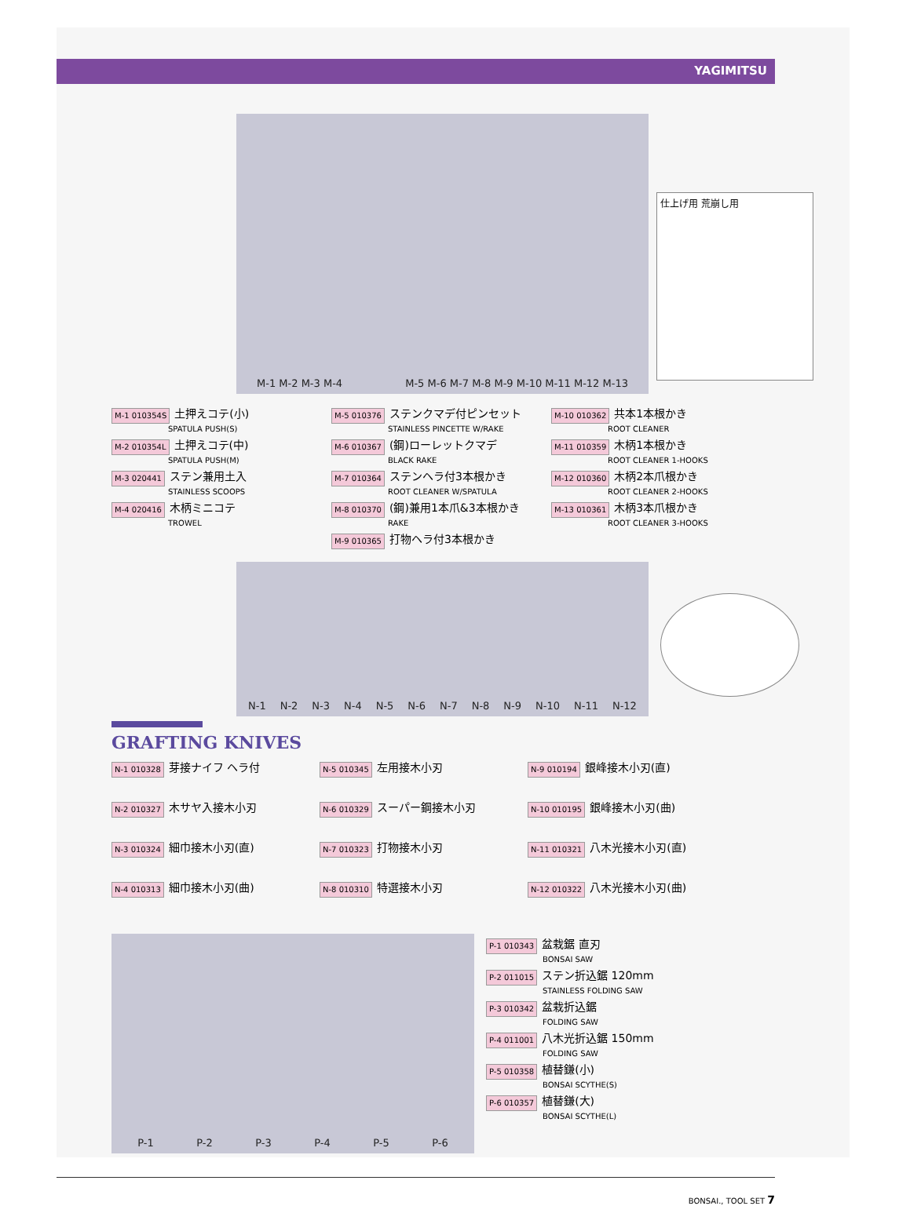YAGIMITSU
M-1 M-2 M-3 M-4
M-5 M-6 M-7 M-8 M-9 M-10 M-11 M-12 M-13
仕上げ用 荒崩し用
M-1 010354S 土押えコテ(小)
SPATULA PUSH(S)
M-2 010354L 土押えコテ(中)
SPATULA PUSH(M)
M-3 020441 ステン兼用土入
STAINLESS SCOOPS
M-4 020416 木柄ミニコテ
TROWEL
M-5 010376 ステンクマデ付ピンセット
STAINLESS PINCETTE W/RAKE
M-6 010367 (鋼)ローレットクマデ
BLACK RAKE
M-7 010364 ステンヘラ付3本根かき
ROOT CLEANER W/SPATULA
M-8 010370 (鋼)兼用1本爪&3本根かき
RAKE
M-9 010365 打物ヘラ付3本根かき
M-10 010362 共本1本根かき
ROOT CLEANER
M-11 010359 木柄1本根かき
ROOT CLEANER 1-HOOKS
M-12 010360 木柄2本爪根かき
ROOT CLEANER 2-HOOKS
M-13 010361 木柄3本爪根かき
ROOT CLEANER 3-HOOKS
N-1 N-2 N-3 N-4 N-5 N-6 N-7 N-8 N-9 N-10 N-11 N-12
GRAFTING KNIVES
N-1 010328 芽接ナイフ ヘラ付
N-2 010327 木サヤ入接木小刃
N-3 010324 細巾接木小刃(直)
N-4 010313 細巾接木小刃(曲)
N-5 010345 左用接木小刃
N-6 010329 スーパー鋼接木小刃
N-7 010323 打物接木小刃
N-8 010310 特選接木小刃
N-9 010194 銀峰接木小刃(直)
N-10 010195 銀峰接木小刃(曲)
N-11 010321 八木光接木小刃(直)
N-12 010322 八木光接木小刃(曲)
P-1 P-2 P-3 P-4 P-5 P-6
P-1 010343 盆栽鋸 直刃
BONSAI SAW
P-2 011015 ステン折込鋸 120mm
STAINLESS FOLDING SAW
P-3 010342 盆栽折込鋸
FOLDING SAW
P-4 011001 八木光折込鋸 150mm
FOLDING SAW
P-5 010358 植替鎌(小)
BONSAI SCYTHE(S)
P-6 010357 植替鎌(大)
BONSAI SCYTHE(L)
BONSAI., TOOL SET 7